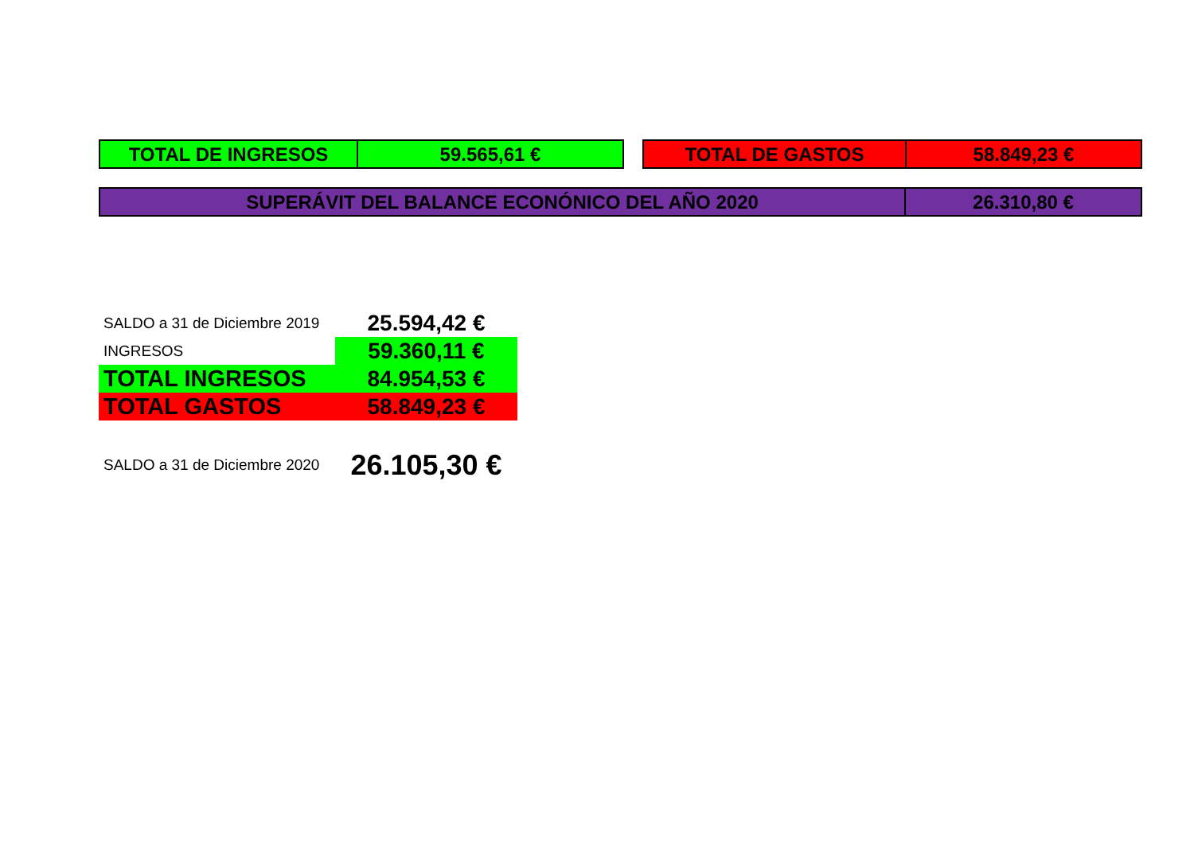| TOTAL DE INGRESOS | 59.565,61 € |
| TOTAL DE GASTOS | 58.849,23 € |
| SUPERÁVIT DEL BALANCE ECONÓNICO DEL AÑO 2020 | 26.310,80 € |
| SALDO a 31 de Diciembre 2019 | 25.594,42 € |
| INGRESOS | 59.360,11 € |
| TOTAL INGRESOS | 84.954,53 € |
| TOTAL GASTOS | 58.849,23 € |
| SALDO a 31 de Diciembre 2020 | 26.105,30 € |